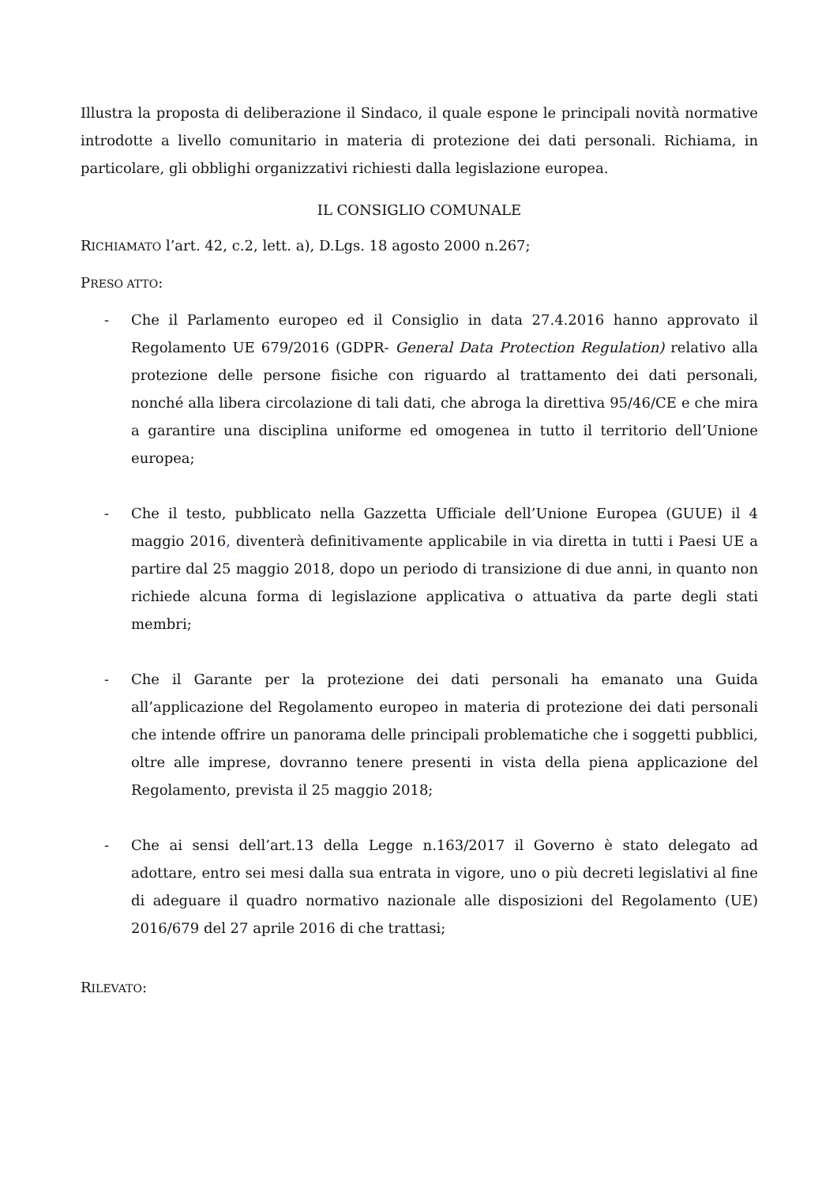Illustra la proposta di deliberazione il Sindaco, il quale espone le principali novità normative introdotte a livello comunitario in materia di protezione dei dati personali. Richiama, in particolare, gli obblighi organizzativi richiesti dalla legislazione europea.
IL CONSIGLIO COMUNALE
RICHIAMATO l’art. 42, c.2, lett. a), D.Lgs. 18 agosto 2000 n.267;
PRESO ATTO:
- Che il Parlamento europeo ed il Consiglio in data 27.4.2016 hanno approvato il Regolamento UE 679/2016 (GDPR- General Data Protection Regulation) relativo alla protezione delle persone fisiche con riguardo al trattamento dei dati personali, nonché alla libera circolazione di tali dati, che abroga la direttiva 95/46/CE e che mira a garantire una disciplina uniforme ed omogenea in tutto il territorio dell’Unione europea;
- Che il testo, pubblicato nella Gazzetta Ufficiale dell’Unione Europea (GUUE) il 4 maggio 2016, diventerà definitivamente applicabile in via diretta in tutti i Paesi UE a partire dal 25 maggio 2018, dopo un periodo di transizione di due anni, in quanto non richiede alcuna forma di legislazione applicativa o attuativa da parte degli stati membri;
- Che il Garante per la protezione dei dati personali ha emanato una Guida all’applicazione del Regolamento europeo in materia di protezione dei dati personali che intende offrire un panorama delle principali problematiche che i soggetti pubblici, oltre alle imprese, dovranno tenere presenti in vista della piena applicazione del Regolamento, prevista il 25 maggio 2018;
- Che ai sensi dell’art.13 della Legge n.163/2017 il Governo è stato delegato ad adottare, entro sei mesi dalla sua entrata in vigore, uno o più decreti legislativi al fine di adeguare il quadro normativo nazionale alle disposizioni del Regolamento (UE) 2016/679 del 27 aprile 2016 di che trattasi;
RILEVATO: